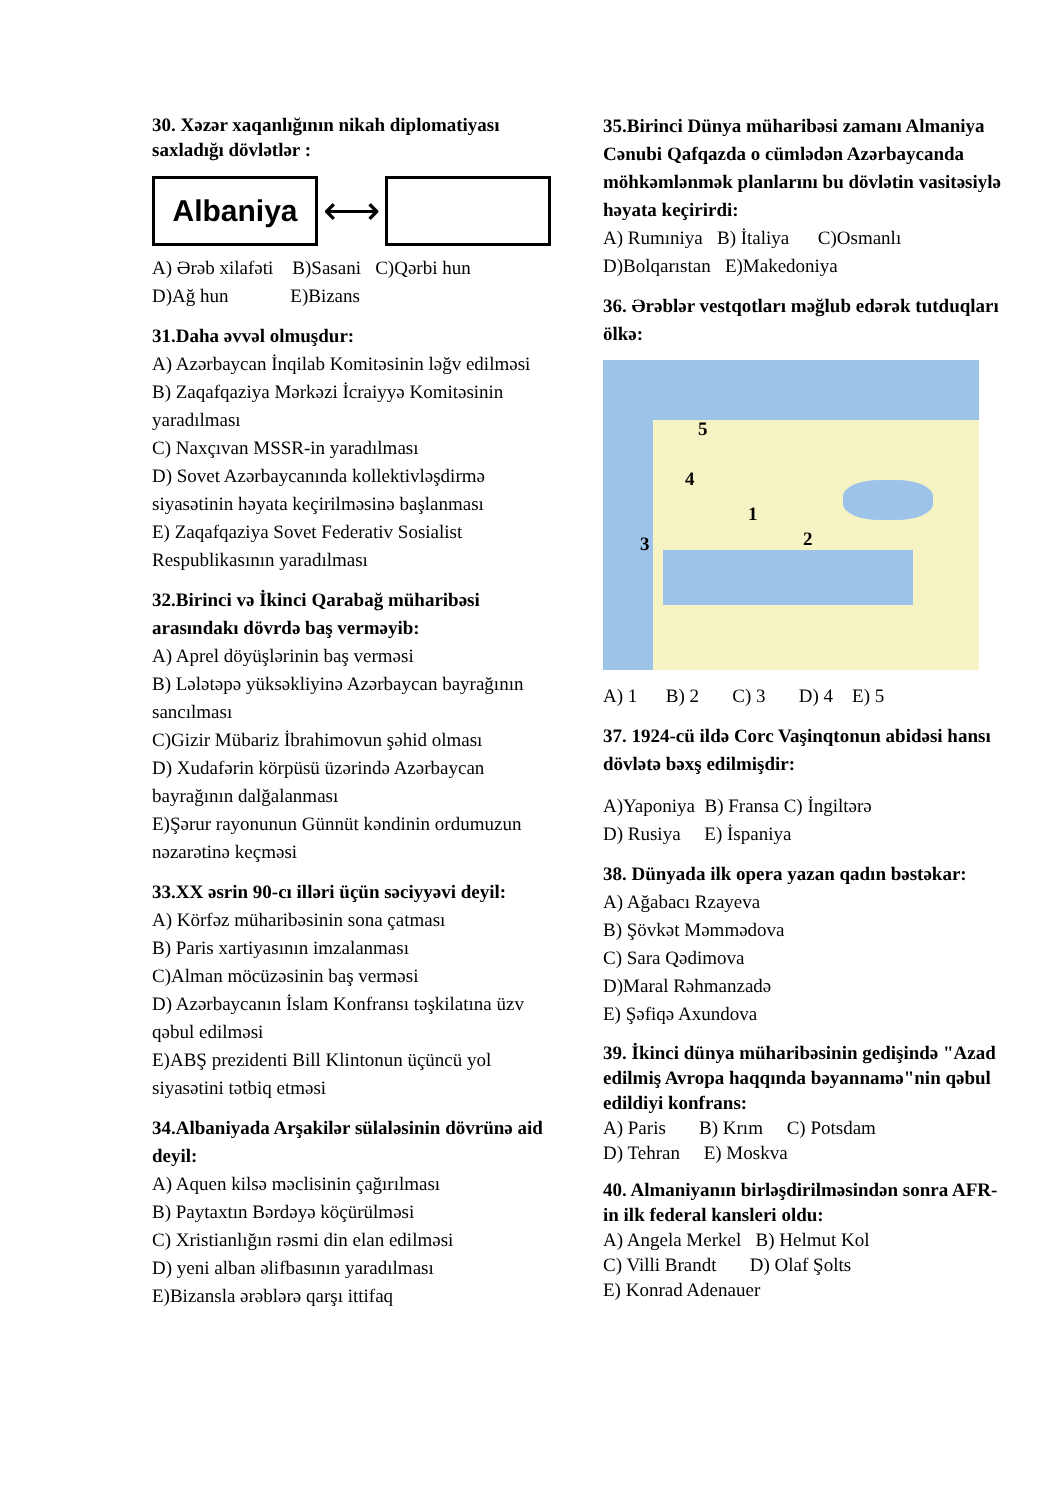30. Xəzər xaqanlığının nikah diplomatiyası saxladığı dövlətlər :
Albaniya ⟷
A) Ərəb xilafəti B)Sasani C)Qərbi hun
D)Ağ hun E)Bizans
31.Daha əvvəl olmuşdur:
A) Azərbaycan İnqilab Komitəsinin ləğv edilməsi
B) Zaqafqaziya Mərkəzi İcraiyyə Komitəsinin yaradılması
C) Naxçıvan MSSR-in yaradılması
D) Sovet Azərbaycanında kollektivləşdirmə siyasətinin həyata keçirilməsinə başlanması
E) Zaqafqaziya Sovet Federativ Sosialist Respublikasının yaradılması
32.Birinci və İkinci Qarabağ müharibəsi arasındakı dövrdə baş verməyib:
A) Aprel döyüşlərinin baş verməsi
B) Lələtəpə yüksəkliyinə Azərbaycan bayrağının sancılması
C)Gizir Mübariz İbrahimovun şəhid olması
D) Xudafərin körpüsü üzərində Azərbaycan bayrağının dalğalanması
E)Şərur rayonunun Günnüt kəndinin ordumuzun nəzarətinə keçməsi
33.XX əsrin 90-cı illəri üçün səciyyəvi deyil:
A) Körfəz müharibəsinin sona çatması
B) Paris xartiyasının imzalanması
C)Alman möcüzəsinin baş verməsi
D) Azərbaycanın İslam Konfransı təşkilatına üzv qəbul edilməsi
E)ABŞ prezidenti Bill Klintonun üçüncü yol siyasətini tətbiq etməsi
34.Albaniyada Arşakilər sülaləsinin dövrünə aid deyil:
A) Aquen kilsə məclisinin çağırılması
B) Paytaxtın Bərdəyə köçürülməsi
C) Xristianlığın rəsmi din elan edilməsi
D) yeni alban əlifbasının yaradılması
E)Bizansla ərəblərə qarşı ittifaq
35.Birinci Dünya müharibəsi zamanı Almaniya Cənubi Qafqazda o cümlədən Azərbaycanda möhkəmlənmək planlarını bu dövlətin vasitəsiylə həyata keçirirdi:
A) Rumıniya B) İtaliya C)Osmanlı
D)Bolqarıstan E)Makedoniya
36. Ərəblər vestqotları məğlub edərək tutduqları ölkə:
5
4
1
2 3
A) 1 B) 2 C) 3 D) 4 E) 5
37. 1924-cü ildə Corc Vaşinqtonun abidəsi hansı dövlətə bəxş edilmişdir:
A)Yaponiya B) Fransa C) İngiltərə
D) Rusiya E) İspaniya
38. Dünyada ilk opera yazan qadın bəstəkar:
A) Ağabacı Rzayeva
B) Şövkət Məmmədova
C) Sara Qədimova
D)Maral Rəhmanzadə
E) Şəfiqə Axundova
39. İkinci dünya müharibəsinin gedişində "Azad edilmiş Avropa haqqında bəyannamə"nin qəbul edildiyi konfrans:
A) Paris B) Krım C) Potsdam
D) Tehran E) Moskva
40. Almaniyanın birləşdirilməsindən sonra AFR-in ilk federal kansleri oldu:
A) Angela Merkel B) Helmut Kol
C) Villi Brandt D) Olaf Şolts
E) Konrad Adenauer